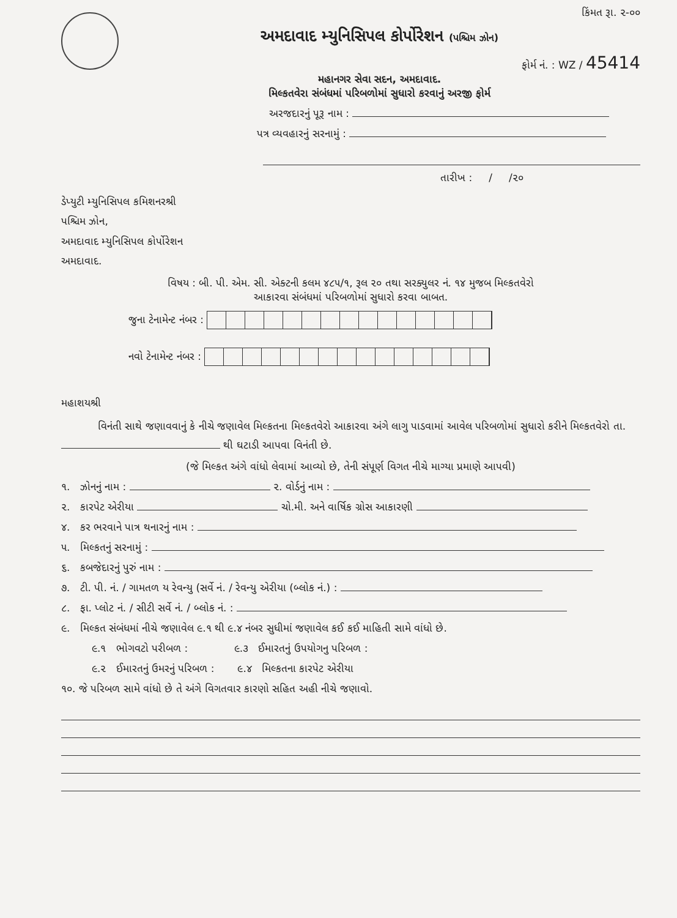કિંમત રૂા. ૨-૦૦
અમદાવાદ મ્યુનિસિપલ કોર્પોરેશન (પશ્ચિમ ઝોન)
ફોર્મ નં. : WZ / 45414
મહાનગર સેવા સદન, અમદાવાદ.
મિલ્કતવેરા સંબંધમાં પરિબળોમાં સુધારો કરવાનું અરજી ફોર્મ
અરજદારનું પૂરૂ નામ :
પત્ર વ્યવહારનું સરનામું :
તારીખ : / /૨૦
ડેપ્યુટી મ્યુનિસિપલ કમિશનરશ્રી
પશ્ચિમ ઝોન,
અમદાવાદ મ્યુનિસિપલ કોર્પોરેશન
અમદાવાદ.
વિષય : બી. પી. એમ. સી. એક્ટની કલમ ૪૮૫/૧, રૂલ ૨૦ તથા સરક્યુલર નં. ૧૪ મુજબ મિલ્કતવેરો
આકારવા સંબંધમાં પરિબળોમાં સુધારો કરવા બાબત.
જુના ટેનામેન્ટ નંબર :
નવો ટેનામેન્ટ નંબર :
મહાશયશ્રી
વિનંતી સાથે જણાવવાનું કે નીચે જણાવેલ મિલ્કતના મિલ્કતવેરો આકારવા અંગે લાગુ પાડવામાં આવેલ પરિબળોમાં સુધારો કરીને મિલ્કતવેરો તા. થી ઘટાડી આપવા વિનંતી છે.
(જે મિલ્કત અંગે વાંધો લેવામાં આવ્યો છે, તેની સંપૂર્ણ વિગત નીચે માગ્યા પ્રમાણે આપવી)
૧. ઝોનનું નામ : ૨. વોર્ડનું નામ :
૨. કારપેટ એરીયા ચો.મી. અને વાર્ષિક ગ્રોસ આકારણી
૪. કર ભરવાને પાત્ર થનારનું નામ :
૫. મિલ્કતનું સરનામું :
૬. કબજેદારનું પુરું નામ :
૭. ટી. પી. નં. / ગામતળ ય રેવન્યુ (સર્વે નં. / રેવન્યુ એરીયા (બ્લોક નં.) :
૮. ફા. પ્લોટ નં. / સીટી સર્વે નં. / બ્લોક નં. :
૯. મિલ્કત સંબંધમાં નીચે જણાવેલ ૯.૧ થી ૯.૪ નંબર સુધીમાં જણાવેલ કઈ કઈ માહિતી સામે વાંધો છે.
૯.૧ ભોગવટો પરીબળ : ૯.૩ ઈમારતનું ઉપયોગનુ પરિબળ :
૯.૨ ઈમારતનું ઉમરનું પરિબળ : ૯.૪ મિલ્કતના કારપેટ એરીયા
૧૦. જે પરિબળ સામે વાંધો છે તે અંગે વિગતવાર કારણો સહિત અહી નીચે જણાવો.